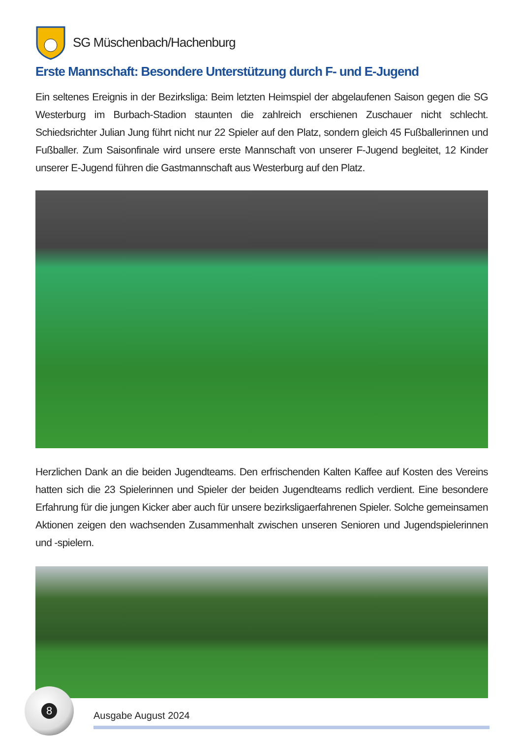SG Müschenbach/Hachenburg
Erste Mannschaft: Besondere Unterstützung durch F- und E-Jugend
Ein seltenes Ereignis in der Bezirksliga: Beim letzten Heimspiel der abgelaufenen Saison gegen die SG Westerburg im Burbach-Stadion staunten die zahlreich erschienen Zuschauer nicht schlecht. Schiedsrichter Julian Jung führt nicht nur 22 Spieler auf den Platz, sondern gleich 45 Fußballerinnen und Fußballer. Zum Saisonfinale wird unsere erste Mannschaft von unserer F-Jugend begleitet, 12 Kinder unserer E-Jugend führen die Gastmannschaft aus Westerburg auf den Platz.
Herzlichen Dank an die beiden Jugendteams. Den erfrischenden Kalten Kaffee auf Kosten des Vereins hatten sich die 23 Spielerinnen und Spieler der beiden Jugendteams redlich verdient. Eine besondere Erfahrung für die jungen Kicker aber auch für unsere bezirksligaerfahrenen Spieler. Solche gemeinsamen Aktionen zeigen den wachsenden Zusammenhalt zwischen unseren Senioren und Jugendspielerinnen und -spielern.
8
Ausgabe August 2024